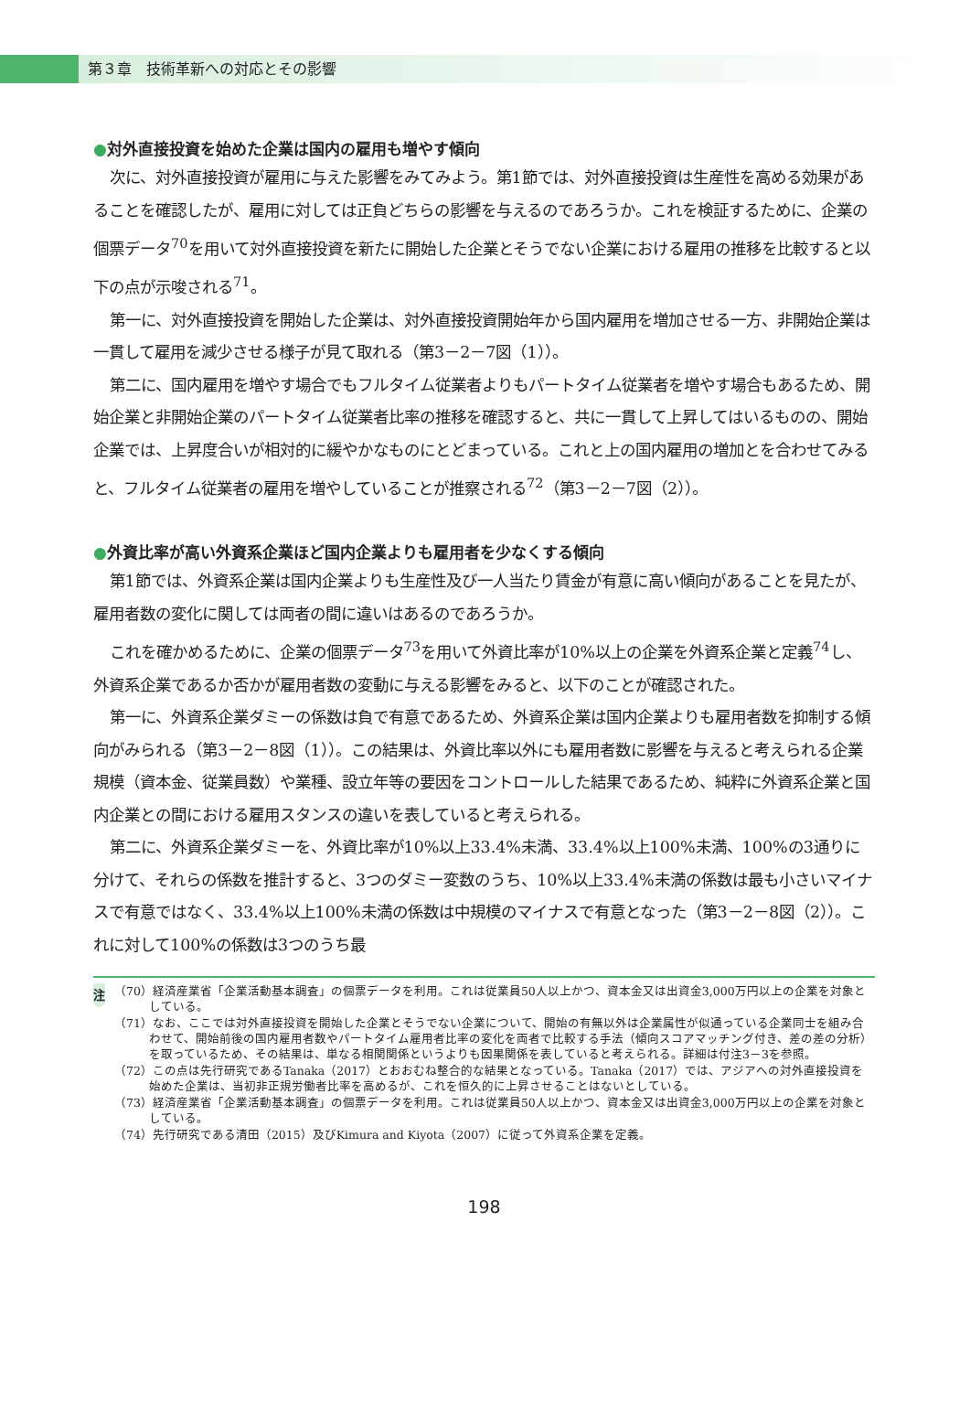第３章　技術革新への対応とその影響
●対外直接投資を始めた企業は国内の雇用も増やす傾向
次に、対外直接投資が雇用に与えた影響をみてみよう。第1節では、対外直接投資は生産性を高める効果があることを確認したが、雇用に対しては正負どちらの影響を与えるのであろうか。これを検証するために、企業の個票データ<sup>70</sup>を用いて対外直接投資を新たに開始した企業とそうでない企業における雇用の推移を比較すると以下の点が示唆される<sup>71</sup>。
第一に、対外直接投資を開始した企業は、対外直接投資開始年から国内雇用を増加させる一方、非開始企業は一貫して雇用を減少させる様子が見て取れる（第3－2－7図（1））。
第二に、国内雇用を増やす場合でもフルタイム従業者よりもパートタイム従業者を増やす場合もあるため、開始企業と非開始企業のパートタイム従業者比率の推移を確認すると、共に一貫して上昇してはいるものの、開始企業では、上昇度合いが相対的に緩やかなものにとどまっている。これと上の国内雇用の増加とを合わせてみると、フルタイム従業者の雇用を増やしていることが推察される<sup>72</sup>（第3－2－7図（2））。
●外資比率が高い外資系企業ほど国内企業よりも雇用者を少なくする傾向
第1節では、外資系企業は国内企業よりも生産性及び一人当たり賃金が有意に高い傾向があることを見たが、雇用者数の変化に関しては両者の間に違いはあるのであろうか。
これを確かめるために、企業の個票データ<sup>73</sup>を用いて外資比率が10%以上の企業を外資系企業と定義<sup>74</sup>し、外資系企業であるか否かが雇用者数の変動に与える影響をみると、以下のことが確認された。
第一に、外資系企業ダミーの係数は負で有意であるため、外資系企業は国内企業よりも雇用者数を抑制する傾向がみられる（第3－2－8図（1））。この結果は、外資比率以外にも雇用者数に影響を与えると考えられる企業規模（資本金、従業員数）や業種、設立年等の要因をコントロールした結果であるため、純粋に外資系企業と国内企業との間における雇用スタンスの違いを表していると考えられる。
第二に、外資系企業ダミーを、外資比率が10%以上33.4%未満、33.4%以上100%未満、100%の3通りに分けて、それらの係数を推計すると、3つのダミー変数のうち、10%以上33.4%未満の係数は最も小さいマイナスで有意ではなく、33.4%以上100%未満の係数は中規模のマイナスで有意となった（第3－2－8図（2））。これに対して100%の係数は3つのうち最
注
（70）経済産業省「企業活動基本調査」の個票データを利用。これは従業員50人以上かつ、資本金又は出資金3,000万円以上の企業を対象としている。
（71）なお、ここでは対外直接投資を開始した企業とそうでない企業について、開始の有無以外は企業属性が似通っている企業同士を組み合わせて、開始前後の国内雇用者数やパートタイム雇用者比率の変化を両者で比較する手法（傾向スコアマッチング付き、差の差の分析）を取っているため、その結果は、単なる相関関係というよりも因果関係を表していると考えられる。詳細は付注3－3を参照。
（72）この点は先行研究であるTanaka（2017）とおおむね整合的な結果となっている。Tanaka（2017）では、アジアへの対外直接投資を始めた企業は、当初非正規労働者比率を高めるが、これを恒久的に上昇させることはないとしている。
（73）経済産業省「企業活動基本調査」の個票データを利用。これは従業員50人以上かつ、資本金又は出資金3,000万円以上の企業を対象としている。
（74）先行研究である清田（2015）及びKimura and Kiyota（2007）に従って外資系企業を定義。
198